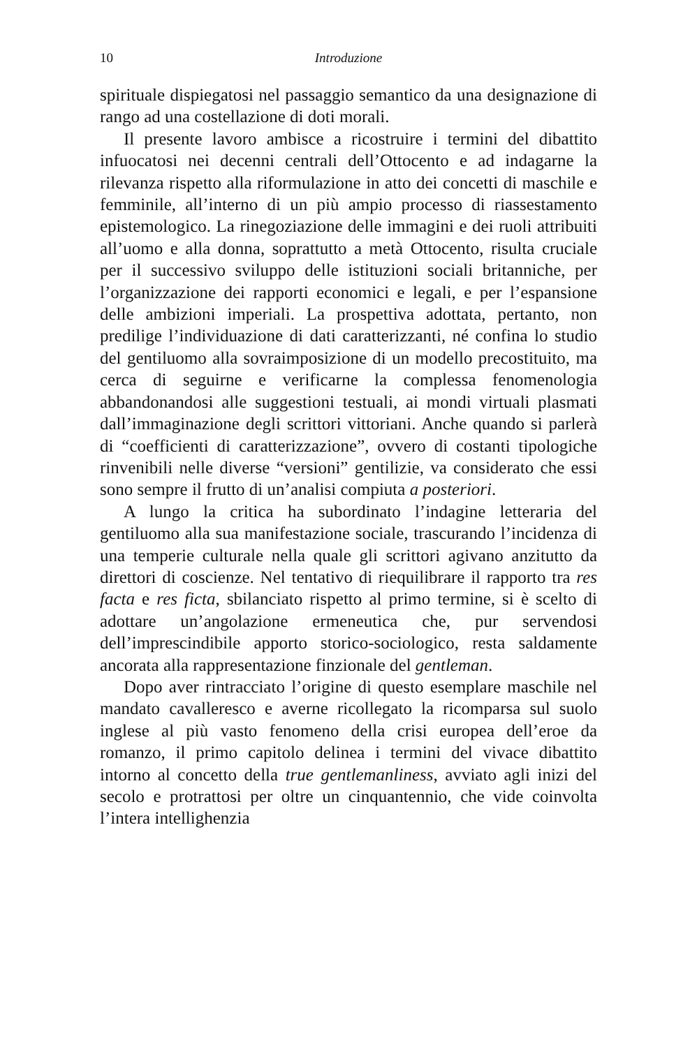10 Introduzione
spirituale dispiegatosi nel passaggio semantico da una designazione di rango ad una costellazione di doti morali.
Il presente lavoro ambisce a ricostruire i termini del dibattito infuocatosi nei decenni centrali dell’Ottocento e ad indagarne la rilevanza rispetto alla riformulazione in atto dei concetti di maschile e femminile, all’interno di un più ampio processo di riassestamento epistemologico. La rinegoziazione delle immagini e dei ruoli attribuiti all’uomo e alla donna, soprattutto a metà Ottocento, risulta cruciale per il successivo sviluppo delle istituzioni sociali britanniche, per l’organizzazione dei rapporti economici e legali, e per l’espansione delle ambizioni imperiali. La prospettiva adottata, pertanto, non predilige l’individuazione di dati caratterizzanti, né confina lo studio del gentiluomo alla sovraimposizione di un modello precostituito, ma cerca di seguirne e verificarne la complessa fenomenologia abbandonandosi alle suggestioni testuali, ai mondi virtuali plasmati dall’immaginazione degli scrittori vittoriani. Anche quando si parlerà di “coefficienti di caratterizzazione”, ovvero di costanti tipologiche rinvenibili nelle diverse “versioni” gentilizie, va considerato che essi sono sempre il frutto di un’analisi compiuta a posteriori.
A lungo la critica ha subordinato l’indagine letteraria del gentiluomo alla sua manifestazione sociale, trascurando l’incidenza di una temperie culturale nella quale gli scrittori agivano anzitutto da direttori di coscienze. Nel tentativo di riequilibrare il rapporto tra res facta e res ficta, sbilanciato rispetto al primo termine, si è scelto di adottare un’angolazione ermeneutica che, pur servendosi dell’imprescindibile apporto storico-sociologico, resta saldamente ancorata alla rappresentazione finzionale del gentleman.
Dopo aver rintracciato l’origine di questo esemplare maschile nel mandato cavalleresco e averne ricollegato la ricomparsa sul suolo inglese al più vasto fenomeno della crisi europea dell’eroe da romanzo, il primo capitolo delinea i termini del vivace dibattito intorno al concetto della true gentlemanliness, avviato agli inizi del secolo e protrattosi per oltre un cinquantennio, che vide coinvolta l’intera intellighenzia